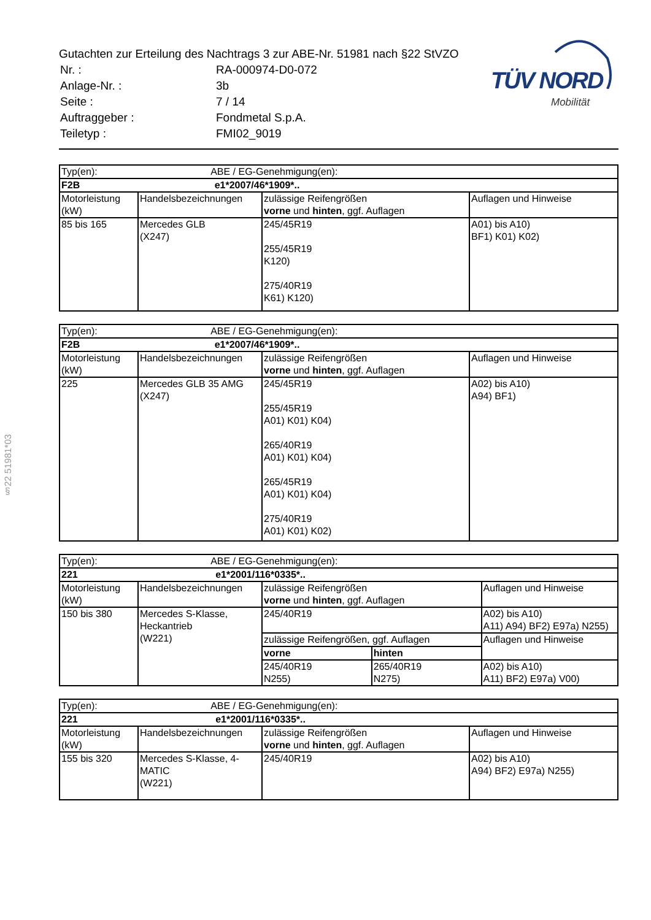Gutachten zur Erteilung des Nachtrags 3 zur ABE-Nr. 51981 nach §22 StVZO
| Nr. : | RA-000974-D0-072 |
| Anlage-Nr. : | 3b |
| Seite : | 7 / 14 |
| Auftraggeber : | Fondmetal S.p.A. |
| Teiletyp : | FMI02_9019 |
TÜV NORD
Mobilität
§22 51981*03
| Typ(en): ABE / EG-Genehmigung(en): | | | |
| F2B e1*2007/46*1909*.. | | | |
| Motorleistung (kW) | Handelsbezeichnungen | zulässige Reifengrößen vorne und hinten , ggf. Auflagen | Auflagen und Hinweise |
| 85 bis 165 | Mercedes GLB (X247) | 245/45R19 255/45R19 K120) 275/40R19 K61) K120) | A01) bis A10) BF1) K01) K02) |
| Typ(en): ABE / EG-Genehmigung(en): | | | |
| F2B e1*2007/46*1909*.. | | | |
| Motorleistung (kW) | Handelsbezeichnungen | zulässige Reifengrößen vorne und hinten , ggf. Auflagen | Auflagen und Hinweise |
| 225 | Mercedes GLB 35 AMG (X247) | 245/45R19 255/45R19 A01) K01) K04) 265/40R19 A01) K01) K04) 265/45R19 A01) K01) K04) 275/40R19 A01) K01) K02) | A02) bis A10) A94) BF1) |
| Typ(en): ABE / EG-Genehmigung(en): | | | | |
| 221 e1*2001/116*0335*.. | | | | |
| Motorleistung (kW) | Handelsbezeichnungen | zulässige Reifengrößen vorne und hinten , ggf. Auflagen | | Auflagen und Hinweise |
| 150 bis 380 | Mercedes S-Klasse, Heckantrieb (W221) | 245/40R19 | | A02) bis A10) A11) A94) BF2) E97a) N255) |
| | | zulässige Reifengrößen, ggf. Auflagen | | Auflagen und Hinweise |
| | | vorne | hinten | |
| | | 245/40R19 N255) | 265/40R19 N275) | A02) bis A10) A11) BF2) E97a) V00) |
| Typ(en): ABE / EG-Genehmigung(en): | | | |
| 221 e1*2001/116*0335*.. | | | |
| Motorleistung (kW) | Handelsbezeichnungen | zulässige Reifengrößen vorne und hinten , ggf. Auflagen | Auflagen und Hinweise |
| 155 bis 320 | Mercedes S-Klasse, 4-MATIC (W221) | 245/40R19 | A02) bis A10) A94) BF2) E97a) N255) |